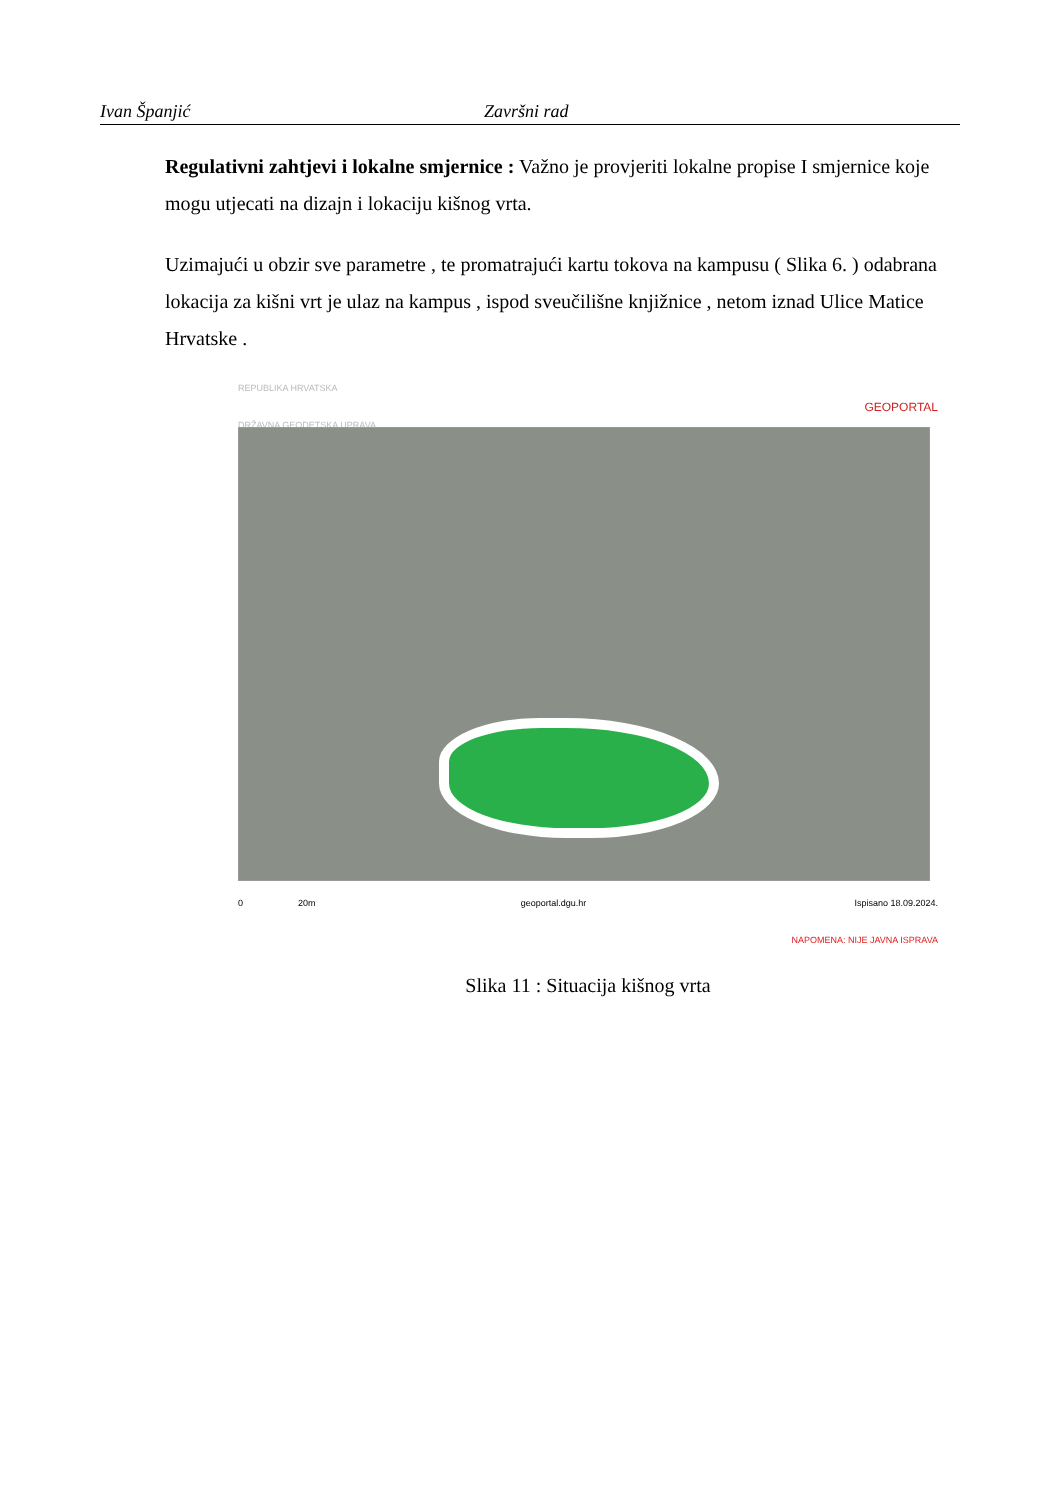Ivan Španjić Završni rad
Regulativni zahtjevi i lokalne smjernice : Važno je provjeriti lokalne propise I smjernice koje mogu utjecati na dizajn i lokaciju kišnog vrta.
Uzimajući u obzir sve parametre , te promatrajući kartu tokova na kampusu ( Slika 6. ) odabrana lokacija za kišni vrt je ulaz na kampus , ispod sveučilišne knjižnice , netom iznad Ulice Matice Hrvatske .
REPUBLIKA HRVATSKA
DRŽAVNA GEODETSKA UPRAVA GEOPORTAL
0 20m geoportal.dgu.hr Ispisano 18.09.2024.
NAPOMENA: NIJE JAVNA ISPRAVA
Slika 11 : Situacija kišnog vrta